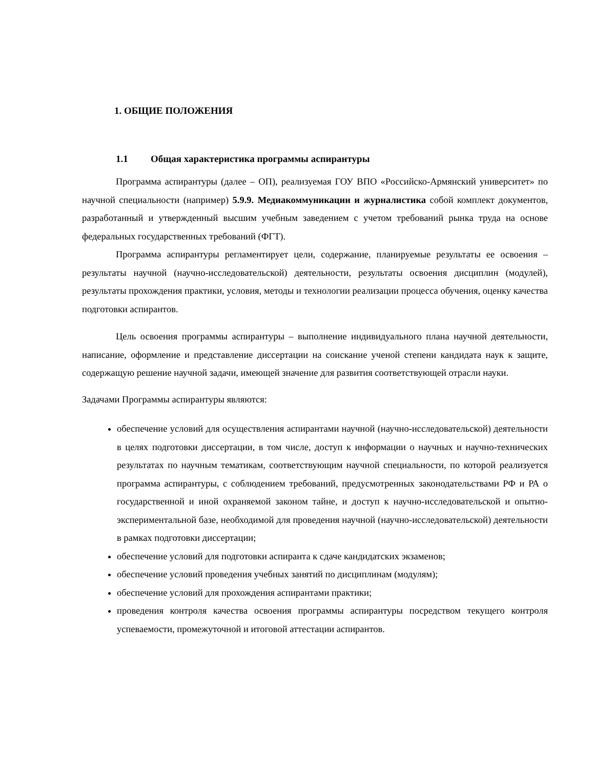1. ОБЩИЕ ПОЛОЖЕНИЯ
1.1 Общая характеристика программы аспирантуры
Программа аспирантуры (далее – ОП), реализуемая ГОУ ВПО «Российско-Армянский университет» по научной специальности (например) 5.9.9. Медиакоммуникации и журналистика собой комплект документов, разработанный и утвержденный высшим учебным заведением с учетом требований рынка труда на основе федеральных государственных требований (ФГТ).
Программа аспирантуры регламентирует цели, содержание, планируемые результаты ее освоения – результаты научной (научно-исследовательской) деятельности, результаты освоения дисциплин (модулей), результаты прохождения практики, условия, методы и технологии реализации процесса обучения, оценку качества подготовки аспирантов.
Цель освоения программы аспирантуры – выполнение индивидуального плана научной деятельности, написание, оформление и представление диссертации на соискание ученой степени кандидата наук к защите, содержащую решение научной задачи, имеющей значение для развития соответствующей отрасли науки.
Задачами Программы аспирантуры являются:
обеспечение условий для осуществления аспирантами научной (научно-исследовательской) деятельности в целях подготовки диссертации, в том числе, доступ к информации о научных и научно-технических результатах по научным тематикам, соответствующим научной специальности, по которой реализуется программа аспирантуры, с соблюдением требований, предусмотренных законодательствами РФ и РА о государственной и иной охраняемой законом тайне, и доступ к научно-исследовательской и опытно-экспериментальной базе, необходимой для проведения научной (научно-исследовательской) деятельности в рамках подготовки диссертации;
обеспечение условий для подготовки аспиранта к сдаче кандидатских экзаменов;
обеспечение условий проведения учебных занятий по дисциплинам (модулям);
обеспечение условий для прохождения аспирантами практики;
проведения контроля качества освоения программы аспирантуры посредством текущего контроля успеваемости, промежуточной и итоговой аттестации аспирантов.